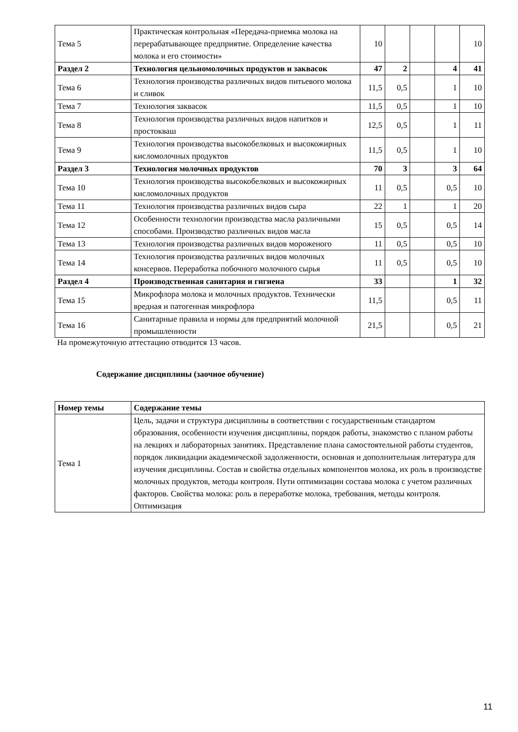| Тема 5 | Практическая контрольная «Передача-приемка молока на перерабатывающее предприятие. Определение качества молока и его стоимости» | 10 | | | | 10 |
| Раздел 2 | Технология цельномолочных продуктов и заквасок | 47 | 2 | | 4 | 41 |
| Тема 6 | Технология производства различных видов питьевого молока и сливок | 11,5 | 0,5 | | 1 | 10 |
| Тема 7 | Технология заквасок | 11,5 | 0,5 | | 1 | 10 |
| Тема 8 | Технология производства различных видов напитков и простокваш | 12,5 | 0,5 | | 1 | 11 |
| Тема 9 | Технология производства высокобелковых и высокожирных кисломолочных продуктов | 11,5 | 0,5 | | 1 | 10 |
| Раздел 3 | Технология молочных продуктов | 70 | 3 | | 3 | 64 |
| Тема 10 | Технология производства высокобелковых и высокожирных кисломолочных продуктов | 11 | 0,5 | | 0,5 | 10 |
| Тема 11 | Технология производства различных видов сыра | 22 | 1 | | 1 | 20 |
| Тема 12 | Особенности технологии производства масла различными способами. Производство различных видов масла | 15 | 0,5 | | 0,5 | 14 |
| Тема 13 | Технология производства различных видов мороженого | 11 | 0,5 | | 0,5 | 10 |
| Тема 14 | Технология производства различных видов молочных консервов. Переработка побочного молочного сырья | 11 | 0,5 | | 0,5 | 10 |
| Раздел 4 | Производственная санитария и гигиена | 33 | | | 1 | 32 |
| Тема 15 | Микрофлора молока и молочных продуктов. Технически вредная и патогенная микрофлора | 11,5 | | | 0,5 | 11 |
| Тема 16 | Санитарные правила и нормы для предприятий молочной промышленности | 21,5 | | | 0,5 | 21 |
На промежуточную аттестацию отводится 13 часов.
Содержание дисциплины (заочное обучение)
| Номер темы | Содержание темы |
| --- | --- |
| Тема 1 | Цель, задачи и структура дисциплины в соответствии с государственным стандартом образования, особенности изучения дисциплины, порядок работы, знакомство с планом работы на лекциях и лабораторных занятиях. Представление плана самостоятельной работы студентов, порядок ликвидации академической задолженности, основная и дополнительная литература для изучения дисциплины. Состав и свойства отдельных компонентов молока, их роль в производстве молочных продуктов, методы контроля. Пути оптимизации состава молока с учетом различных факторов. Свойства молока: роль в переработке молока, требования, методы контроля. Оптимизация |
11